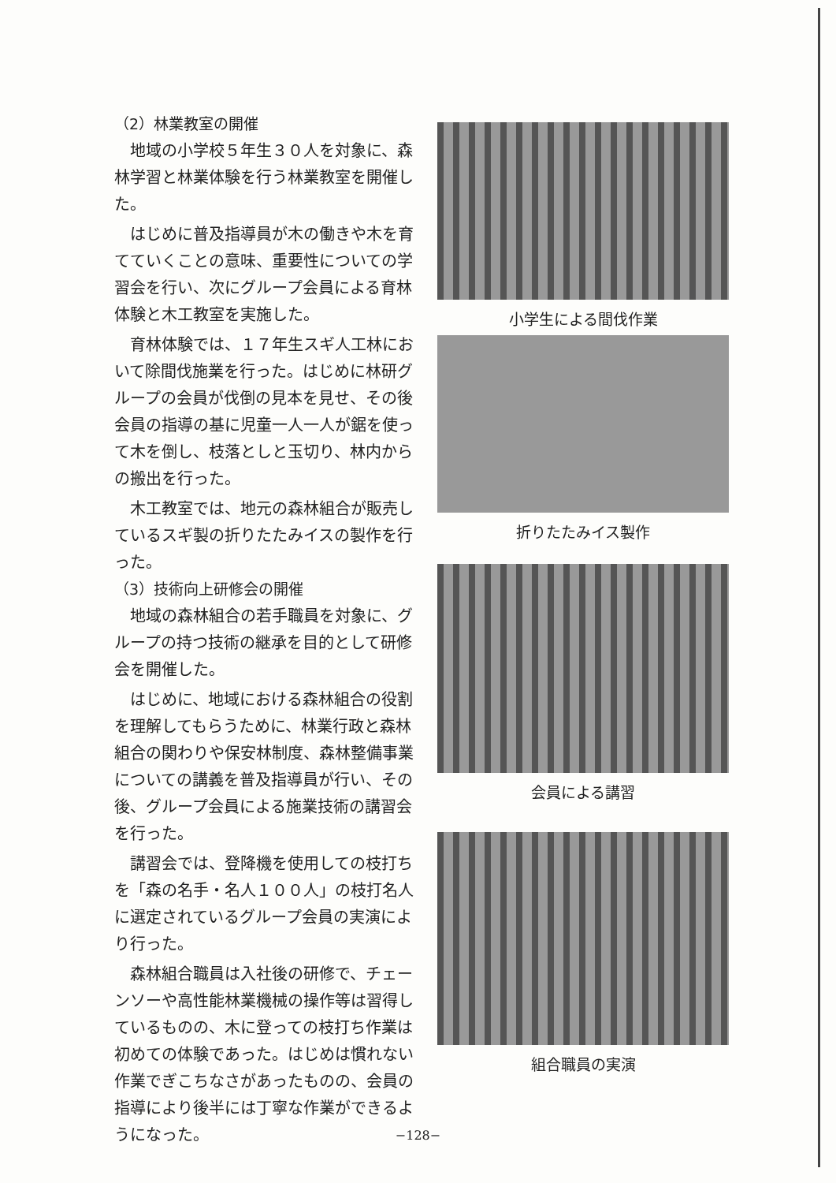（2）林業教室の開催
地域の小学校５年生３０人を対象に、森林学習と林業体験を行う林業教室を開催した。
はじめに普及指導員が木の働きや木を育てていくことの意味、重要性についての学習会を行い、次にグループ会員による育林体験と木工教室を実施した。
育林体験では、１７年生スギ人工林において除間伐施業を行った。はじめに林研グループの会員が伐倒の見本を見せ、その後会員の指導の基に児童一人一人が鋸を使って木を倒し、枝落としと玉切り、林内からの搬出を行った。
木工教室では、地元の森林組合が販売しているスギ製の折りたたみイスの製作を行った。
（3）技術向上研修会の開催
地域の森林組合の若手職員を対象に、グループの持つ技術の継承を目的として研修会を開催した。
はじめに、地域における森林組合の役割を理解してもらうために、林業行政と森林組合の関わりや保安林制度、森林整備事業についての講義を普及指導員が行い、その後、グループ会員による施業技術の講習会を行った。
講習会では、登降機を使用しての枝打ちを「森の名手・名人１００人」の枝打名人に選定されているグループ会員の実演により行った。
森林組合職員は入社後の研修で、チェーンソーや高性能林業機械の操作等は習得しているものの、木に登っての枝打ち作業は初めての体験であった。はじめは慣れない作業でぎこちなさがあったものの、会員の指導により後半には丁寧な作業ができるようになった。
小学生による間伐作業
折りたたみイス製作
会員による講習
組合職員の実演
−128−